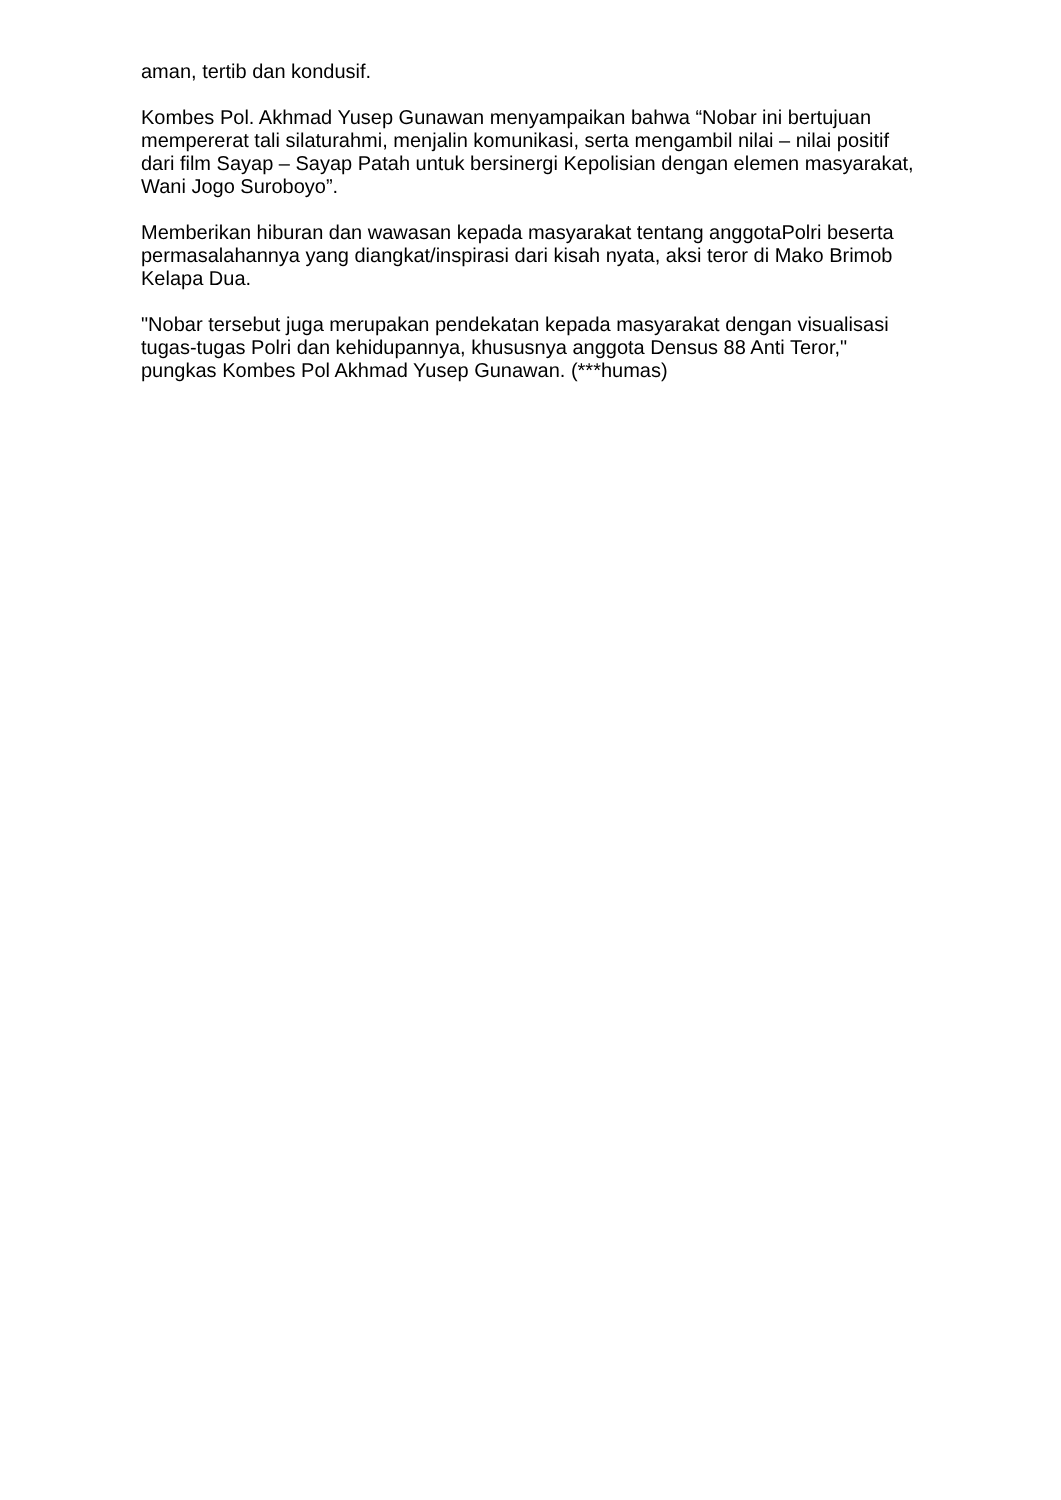aman, tertib dan kondusif.
Kombes Pol. Akhmad Yusep Gunawan menyampaikan bahwa “Nobar ini bertujuan mempererat tali silaturahmi, menjalin komunikasi, serta mengambil nilai – nilai positif dari film Sayap – Sayap Patah untuk bersinergi Kepolisian dengan elemen masyarakat, Wani Jogo Suroboyo”.
Memberikan hiburan dan wawasan kepada masyarakat tentang anggotaPolri beserta permasalahannya yang diangkat/inspirasi dari kisah nyata, aksi teror di Mako Brimob Kelapa Dua.
"Nobar tersebut juga merupakan pendekatan kepada masyarakat dengan visualisasi tugas-tugas Polri dan kehidupannya, khususnya anggota Densus 88 Anti Teror," pungkas Kombes Pol Akhmad Yusep Gunawan. (***humas)